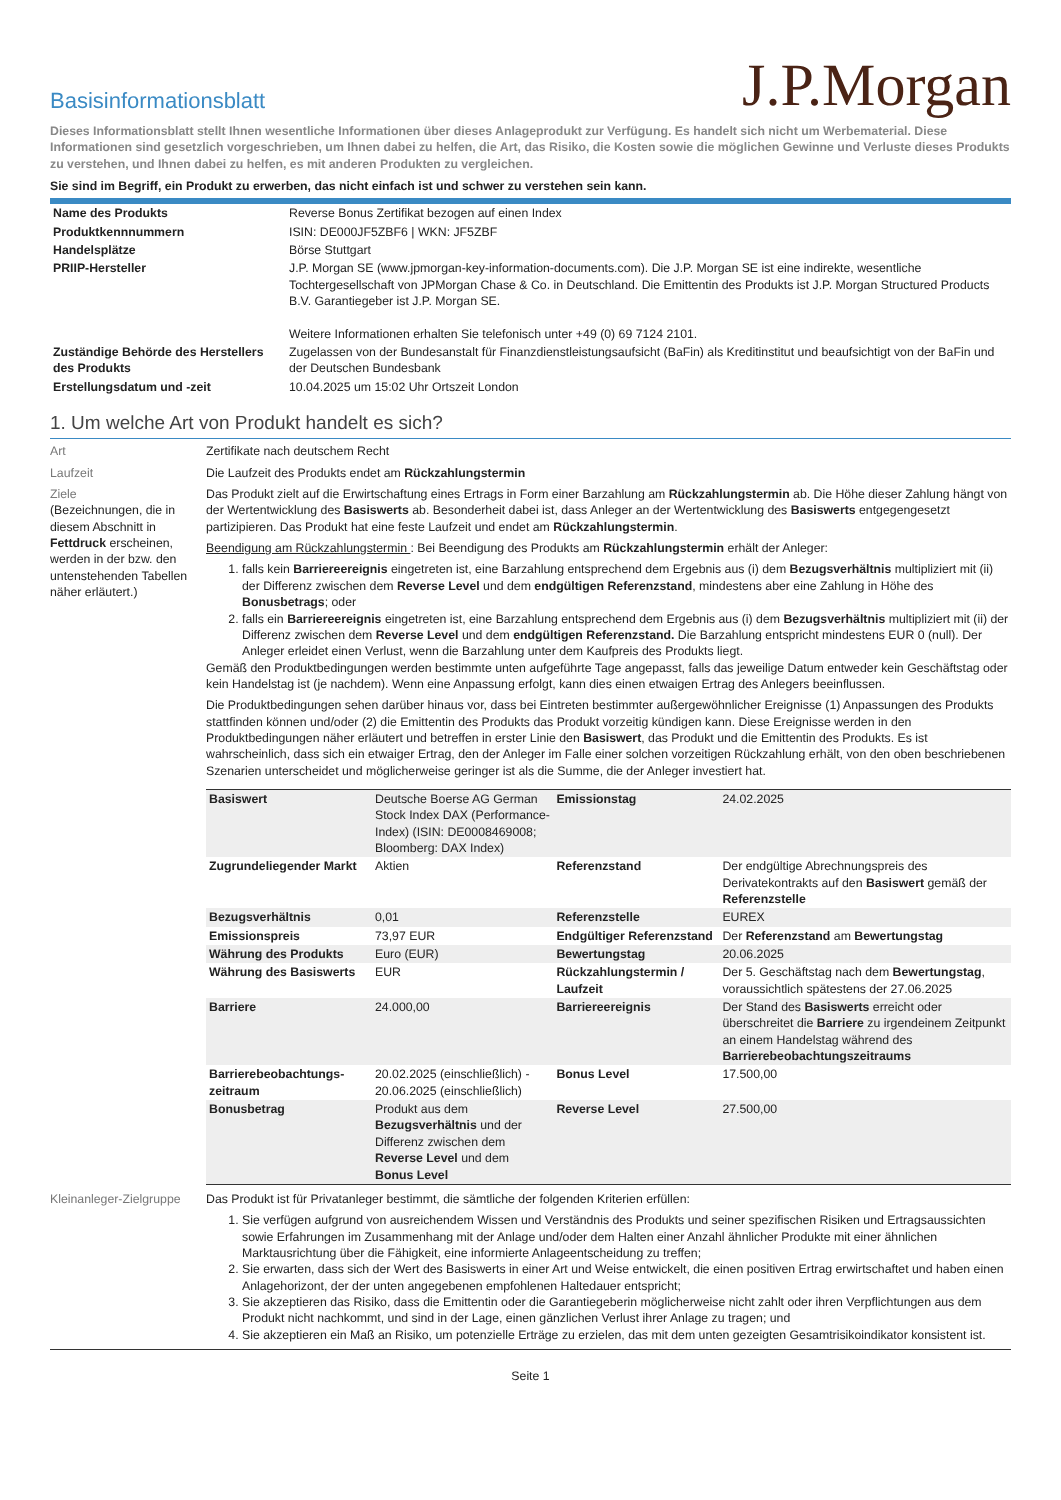Basisinformationsblatt
J.P.Morgan
Dieses Informationsblatt stellt Ihnen wesentliche Informationen über dieses Anlageprodukt zur Verfügung. Es handelt sich nicht um Werbematerial. Diese Informationen sind gesetzlich vorgeschrieben, um Ihnen dabei zu helfen, die Art, das Risiko, die Kosten sowie die möglichen Gewinne und Verluste dieses Produkts zu verstehen, und Ihnen dabei zu helfen, es mit anderen Produkten zu vergleichen.
Sie sind im Begriff, ein Produkt zu erwerben, das nicht einfach ist und schwer zu verstehen sein kann.
| Name des Produkts | Reverse Bonus Zertifikat bezogen auf einen Index |
| Produktkennnummern | ISIN: DE000JF5ZBF6 / WKN: JF5ZBF |
| Handelsplätze | Börse Stuttgart |
| PRIIP-Hersteller | J.P. Morgan SE (www.jpmorgan-key-information-documents.com). Die J.P. Morgan SE ist eine indirekte, wesentliche Tochtergesellschaft von JPMorgan Chase & Co. in Deutschland. Die Emittentin des Produkts ist J.P. Morgan Structured Products B.V. Garantiegeber ist J.P. Morgan SE. Weitere Informationen erhalten Sie telefonisch unter +49 (0) 69 7124 2101. |
| Zuständige Behörde des Herstellers des Produkts | Zugelassen von der Bundesanstalt für Finanzdienstleistungsaufsicht (BaFin) als Kreditinstitut und beaufsichtigt von der BaFin und der Deutschen Bundesbank |
| Erstellungsdatum und -zeit | 10.04.2025 um 15:02 Uhr Ortszeit London |
1. Um welche Art von Produkt handelt es sich?
Art Zertifikate nach deutschem Recht
Laufzeit Die Laufzeit des Produkts endet am Rückzahlungstermin
Ziele
(Bezeichnungen, die in diesem Abschnitt in Fettdruck erscheinen, werden in der bzw. den untenstehenden Tabellen näher erläutert.)
Das Produkt zielt auf die Erwirtschaftung eines Ertrags in Form einer Barzahlung am Rückzahlungstermin ab. Die Höhe dieser Zahlung hängt von der Wertentwicklung des Basiswerts ab. Besonderheit dabei ist, dass Anleger an der Wertentwicklung des Basiswerts entgegengesetzt partizipieren. Das Produkt hat eine feste Laufzeit und endet am Rückzahlungstermin.
Beendigung am Rückzahlungstermin : Bei Beendigung des Produkts am Rückzahlungstermin erhält der Anleger:
1. falls kein Barriereereignis eingetreten ist, eine Barzahlung entsprechend dem Ergebnis aus (i) dem Bezugsverhältnis multipliziert mit (ii) der Differenz zwischen dem Reverse Level und dem endgültigen Referenzstand, mindestens aber eine Zahlung in Höhe des Bonusbetrags; oder
2. falls ein Barriereereignis eingetreten ist, eine Barzahlung entsprechend dem Ergebnis aus (i) dem Bezugsverhältnis multipliziert mit (ii) der Differenz zwischen dem Reverse Level und dem endgültigen Referenzstand. Die Barzahlung entspricht mindestens EUR 0 (null). Der Anleger erleidet einen Verlust, wenn die Barzahlung unter dem Kaufpreis des Produkts liegt.
Gemäß den Produktbedingungen werden bestimmte unten aufgeführte Tage angepasst, falls das jeweilige Datum entweder kein Geschäftstag oder kein Handelstag ist (je nachdem). Wenn eine Anpassung erfolgt, kann dies einen etwaigen Ertrag des Anlegers beeinflussen.
Die Produktbedingungen sehen darüber hinaus vor, dass bei Eintreten bestimmter außergewöhnlicher Ereignisse (1) Anpassungen des Produkts stattfinden können und/oder (2) die Emittentin des Produkts das Produkt vorzeitig kündigen kann. Diese Ereignisse werden in den Produktbedingungen näher erläutert und betreffen in erster Linie den Basiswert, das Produkt und die Emittentin des Produkts. Es ist wahrscheinlich, dass sich ein etwaiger Ertrag, den der Anleger im Falle einer solchen vorzeitigen Rückzahlung erhält, von den oben beschriebenen Szenarien unterscheidet und möglicherweise geringer ist als die Summe, die der Anleger investiert hat.
| Basiswert | Deutsche Boerse AG German Stock Index DAX (Performance-Index) (ISIN: DE0008469008; Bloomberg: DAX Index) | Emissionstag | 24.02.2025 |
| Zugrundeliegender Markt | Aktien | Referenzstand | Der endgültige Abrechnungspreis des Derivatekontrakts auf den Basiswert gemäß der Referenzstelle |
| Bezugsverhältnis | 0,01 | Referenzstelle | EUREX |
| Emissionspreis | 73,97 EUR | Endgültiger Referenzstand | Der Referenzstand am Bewertungstag |
| Währung des Produkts | Euro (EUR) | Bewertungstag | 20.06.2025 |
| Währung des Basiswerts | EUR | Rückzahlungstermin / Laufzeit | Der 5. Geschäftstag nach dem Bewertungstag , voraussichtlich spätestens der 27.06.2025 |
| Barriere | 24.000,00 | Barriereereignis | Der Stand des Basiswerts erreicht oder überschreitet die Barriere zu irgendeinem Zeitpunkt an einem Handelstag während des Barrierebeobachtungszeitraums |
| Barrierebeobachtungs-zeitraum | 20.02.2025 (einschließlich) - 20.06.2025 (einschließlich) | Bonus Level | 17.500,00 |
| Bonusbetrag | Produkt aus dem Bezugsverhältnis und der Differenz zwischen dem Reverse Level und dem Bonus Level | Reverse Level | 27.500,00 |
Kleinanleger-Zielgruppe
Das Produkt ist für Privatanleger bestimmt, die sämtliche der folgenden Kriterien erfüllen:
1. Sie verfügen aufgrund von ausreichendem Wissen und Verständnis des Produkts und seiner spezifischen Risiken und Ertragsaussichten sowie Erfahrungen im Zusammenhang mit der Anlage und/oder dem Halten einer Anzahl ähnlicher Produkte mit einer ähnlichen Marktausrichtung über die Fähigkeit, eine informierte Anlageentscheidung zu treffen;
2. Sie erwarten, dass sich der Wert des Basiswerts in einer Art und Weise entwickelt, die einen positiven Ertrag erwirtschaftet und haben einen Anlagehorizont, der der unten angegebenen empfohlenen Haltedauer entspricht;
3. Sie akzeptieren das Risiko, dass die Emittentin oder die Garantiegeberin möglicherweise nicht zahlt oder ihren Verpflichtungen aus dem Produkt nicht nachkommt, und sind in der Lage, einen gänzlichen Verlust ihrer Anlage zu tragen; und
4. Sie akzeptieren ein Maß an Risiko, um potenzielle Erträge zu erzielen, das mit dem unten gezeigten Gesamtrisikoindikator konsistent ist.
Seite 1